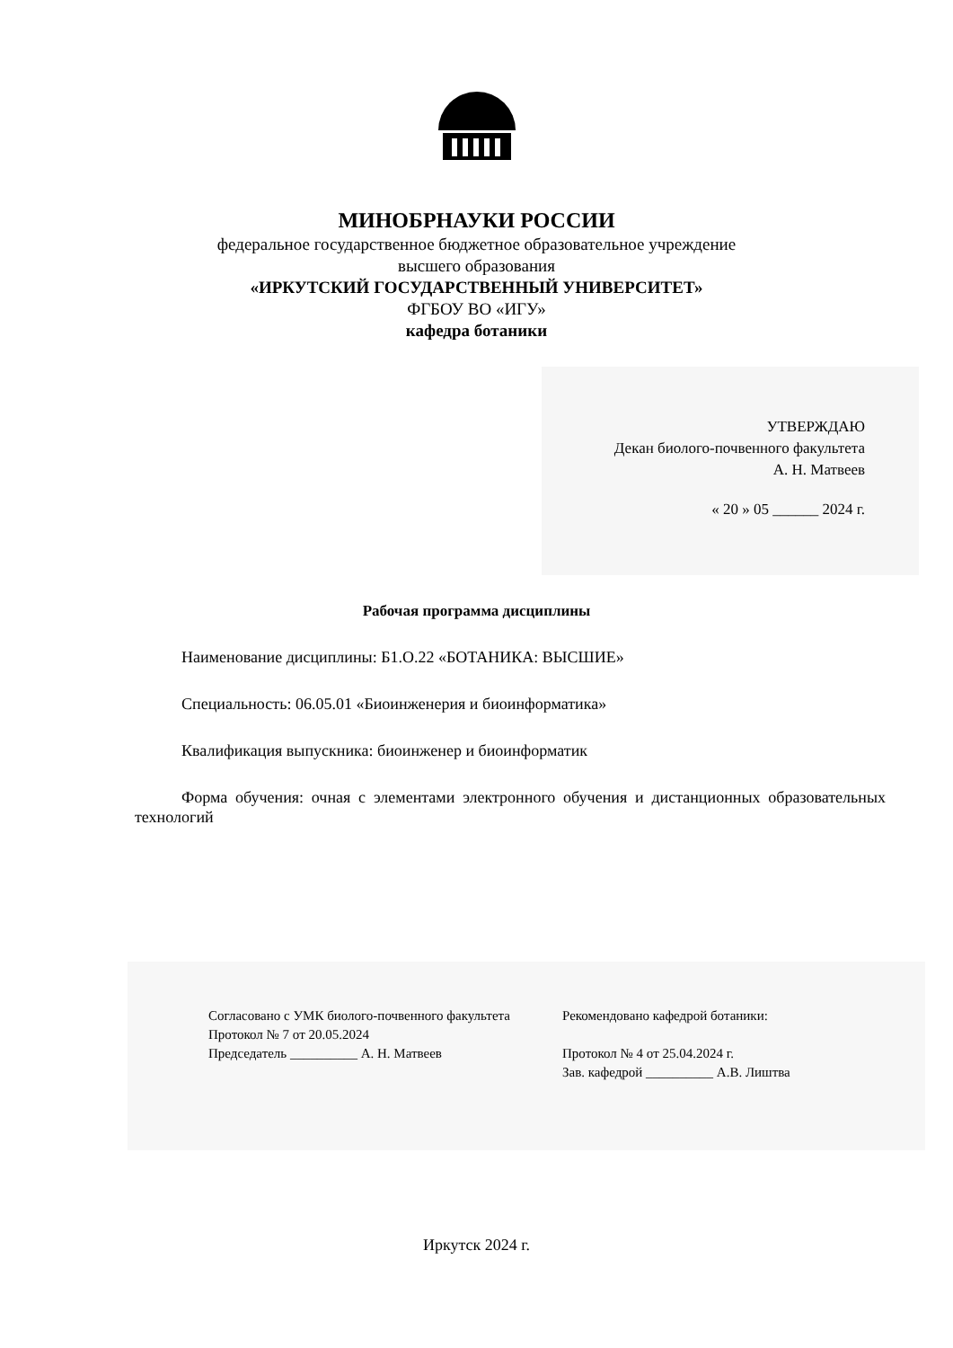МИНОБРНАУКИ РОССИИ
федеральное государственное бюджетное образовательное учреждение
высшего образования
«ИРКУТСКИЙ ГОСУДАРСТВЕННЫЙ УНИВЕРСИТЕТ»
ФГБОУ ВО «ИГУ»
кафедра ботаники
УТВЕРЖДАЮ
Декан биолого-почвенного факультета
А. Н. Матвеев
« 20 » 05 ______ 2024 г.
Рабочая программа дисциплины
Наименование дисциплины: Б1.О.22 «БОТАНИКА: ВЫСШИЕ»
Специальность: 06.05.01 «Биоинженерия и биоинформатика»
Квалификация выпускника: биоинженер и биоинформатик
Форма обучения: очная с элементами электронного обучения и дистанционных образовательных технологий
Согласовано с УМК биолого-почвенного факультета
Протокол № 7 от 20.05.2024
Председатель __________ А. Н. Матвеев
Рекомендовано кафедрой ботаники:
Протокол № 4 от 25.04.2024 г.
Зав. кафедрой __________ А.В. Лиштва
Иркутск 2024 г.